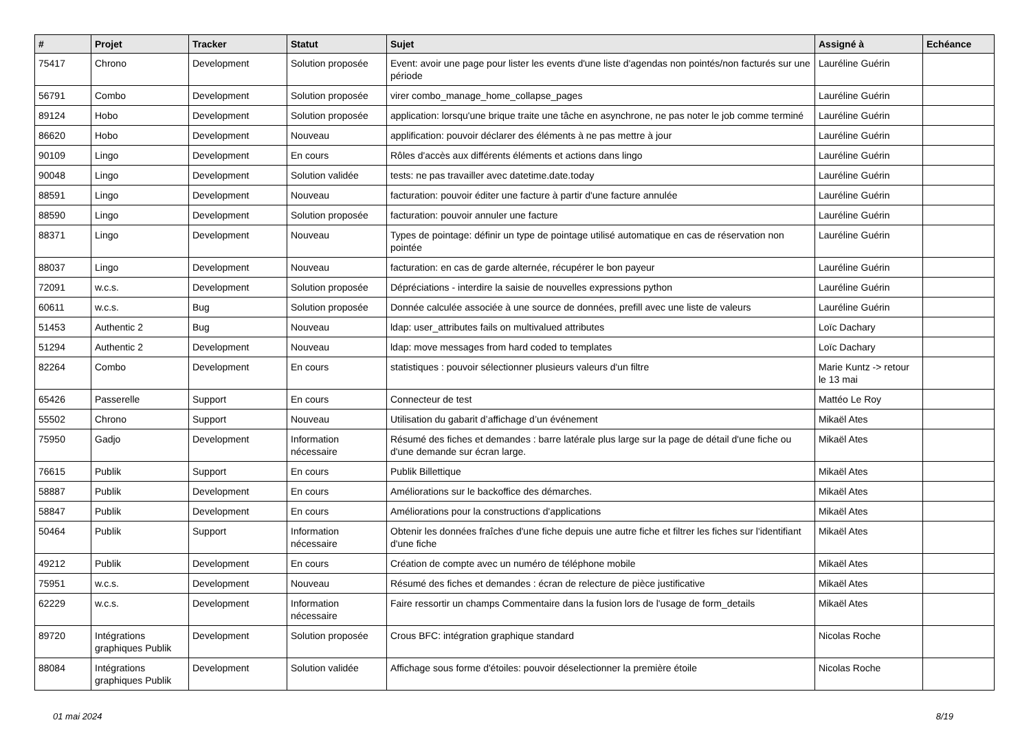| # | Projet | Tracker | Statut | Sujet | Assigné à | Echéance |
| --- | --- | --- | --- | --- | --- | --- |
| 75417 | Chrono | Development | Solution proposée | Event: avoir une page pour lister les events d'une liste d'agendas non pointés/non facturés sur une période | Lauréline Guérin | |
| 56791 | Combo | Development | Solution proposée | virer combo_manage_home_collapse_pages | Lauréline Guérin | |
| 89124 | Hobo | Development | Solution proposée | application: lorsqu'une brique traite une tâche en asynchrone, ne pas noter le job comme terminé | Lauréline Guérin | |
| 86620 | Hobo | Development | Nouveau | applification: pouvoir déclarer des éléments à ne pas mettre à jour | Lauréline Guérin | |
| 90109 | Lingo | Development | En cours | Rôles d'accès aux différents éléments et actions dans lingo | Lauréline Guérin | |
| 90048 | Lingo | Development | Solution validée | tests: ne pas travailler avec datetime.date.today | Lauréline Guérin | |
| 88591 | Lingo | Development | Nouveau | facturation: pouvoir éditer une facture à partir d'une facture annulée | Lauréline Guérin | |
| 88590 | Lingo | Development | Solution proposée | facturation: pouvoir annuler une facture | Lauréline Guérin | |
| 88371 | Lingo | Development | Nouveau | Types de pointage: définir un type de pointage utilisé automatique en cas de réservation non pointée | Lauréline Guérin | |
| 88037 | Lingo | Development | Nouveau | facturation: en cas de garde alternée, récupérer le bon payeur | Lauréline Guérin | |
| 72091 | w.c.s. | Development | Solution proposée | Dépréciations - interdire la saisie de nouvelles expressions python | Lauréline Guérin | |
| 60611 | w.c.s. | Bug | Solution proposée | Donnée calculée associée à une source de données, prefill avec une liste de valeurs | Lauréline Guérin | |
| 51453 | Authentic 2 | Bug | Nouveau | ldap: user_attributes fails on multivalued attributes | Loïc Dachary | |
| 51294 | Authentic 2 | Development | Nouveau | ldap: move messages from hard coded to templates | Loïc Dachary | |
| 82264 | Combo | Development | En cours | statistiques : pouvoir sélectionner plusieurs valeurs d'un filtre | Marie Kuntz -> retour le 13 mai | |
| 65426 | Passerelle | Support | En cours | Connecteur de test | Mattéo Le Roy | |
| 55502 | Chrono | Support | Nouveau | Utilisation du gabarit d’affichage d’un événement | Mikaël Ates | |
| 75950 | Gadjo | Development | Information nécessaire | Résumé des fiches et demandes : barre latérale plus large sur la page de détail d'une fiche ou d'une demande sur écran large. | Mikaël Ates | |
| 76615 | Publik | Support | En cours | Publik Billettique | Mikaël Ates | |
| 58887 | Publik | Development | En cours | Améliorations sur le backoffice des démarches. | Mikaël Ates | |
| 58847 | Publik | Development | En cours | Améliorations pour la constructions d'applications | Mikaël Ates | |
| 50464 | Publik | Support | Information nécessaire | Obtenir les données fraîches d'une fiche depuis une autre fiche et filtrer les fiches sur l'identifiant d'une fiche | Mikaël Ates | |
| 49212 | Publik | Development | En cours | Création de compte avec un numéro de téléphone mobile | Mikaël Ates | |
| 75951 | w.c.s. | Development | Nouveau | Résumé des fiches et demandes : écran de relecture de pièce justificative | Mikaël Ates | |
| 62229 | w.c.s. | Development | Information nécessaire | Faire ressortir un champs Commentaire dans la fusion lors de l'usage de form_details | Mikaël Ates | |
| 89720 | Intégrations graphiques Publik | Development | Solution proposée | Crous BFC: intégration graphique standard | Nicolas Roche | |
| 88084 | Intégrations graphiques Publik | Development | Solution validée | Affichage sous forme d'étoiles: pouvoir déselectionner la première étoile | Nicolas Roche | |
01 mai 2024 8/19